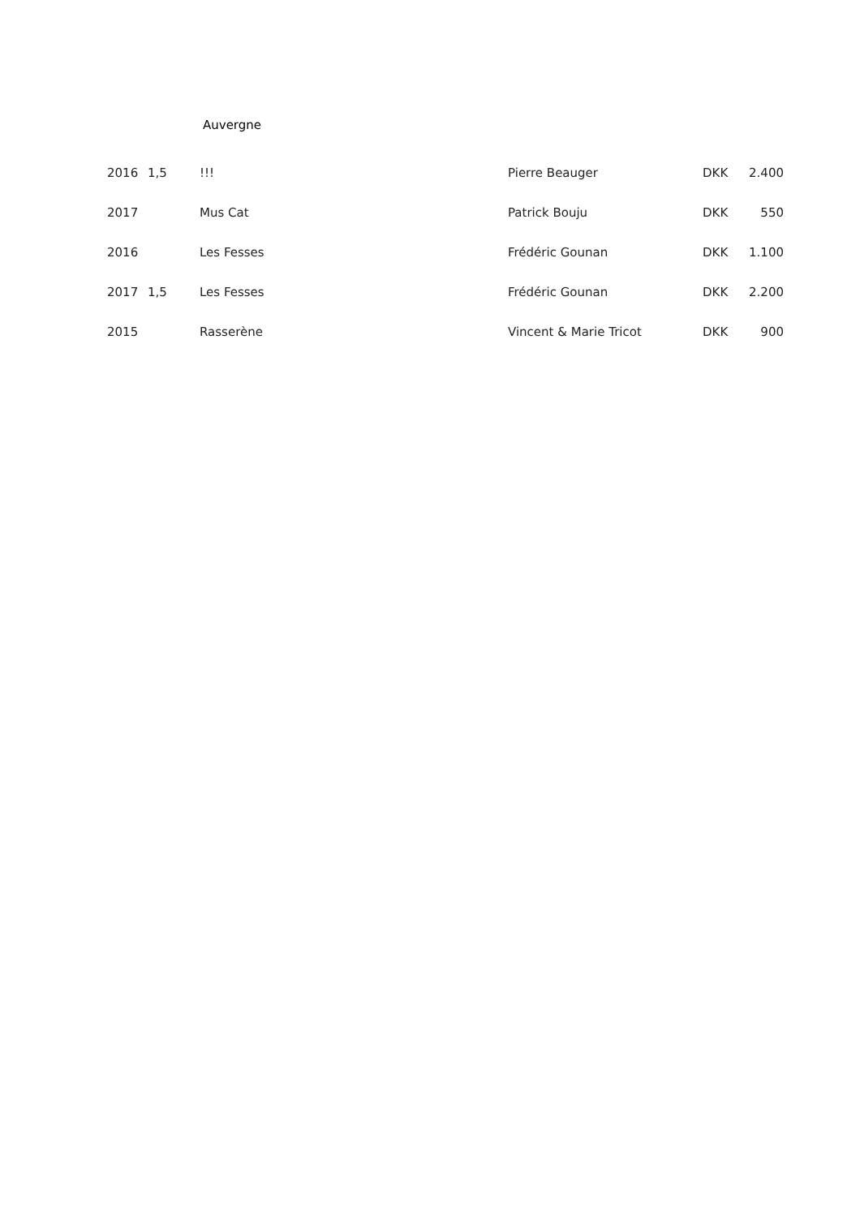Auvergne
| 2016 | 1,5 | !!! | Pierre Beauger | DKK | 2.400 |
| 2017 | | Mus Cat | Patrick Bouju | DKK | 550 |
| 2016 | | Les Fesses | Frédéric Gounan | DKK | 1.100 |
| 2017 | 1,5 | Les Fesses | Frédéric Gounan | DKK | 2.200 |
| 2015 | | Rasserène | Vincent & Marie Tricot | DKK | 900 |